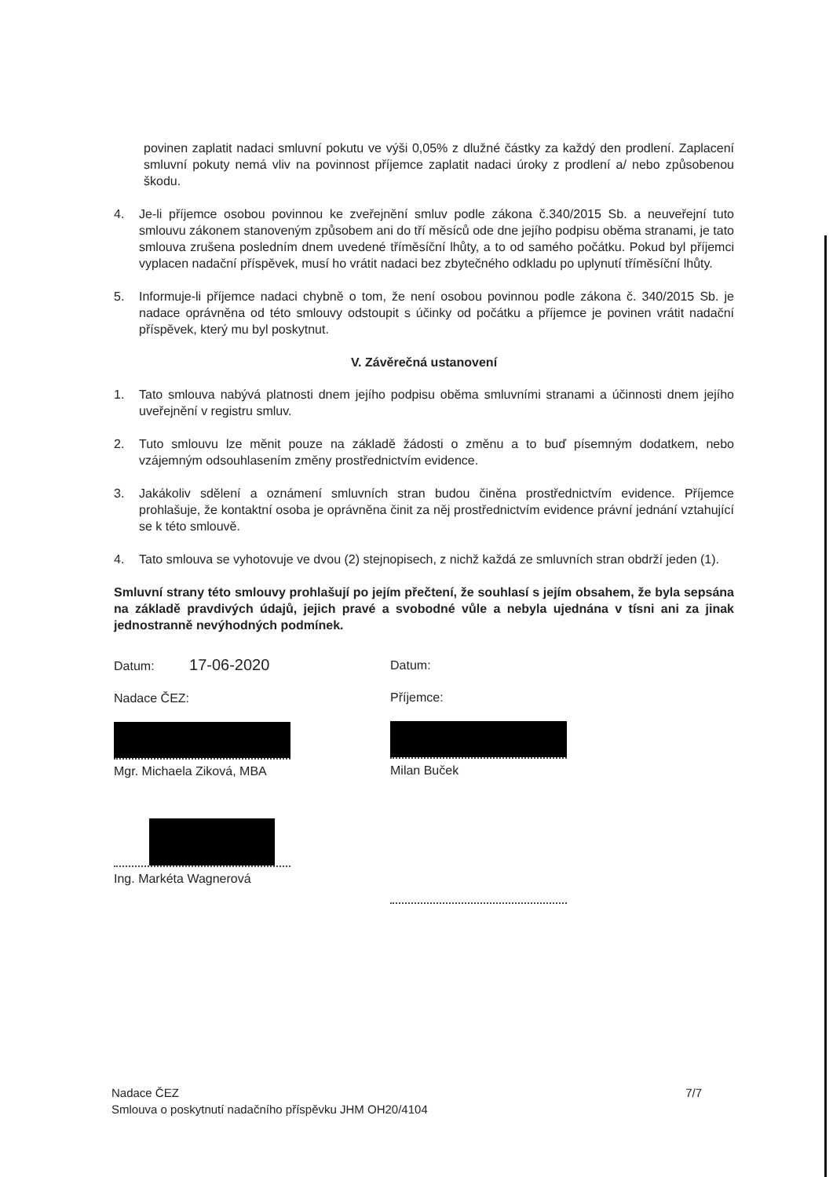povinen zaplatit nadaci smluvní pokutu ve výši 0,05% z dlužné částky za každý den prodlení. Zaplacení smluvní pokuty nemá vliv na povinnost příjemce zaplatit nadaci úroky z prodlení a/ nebo způsobenou škodu.
4. Je-li příjemce osobou povinnou ke zveřejnění smluv podle zákona č.340/2015 Sb. a neuveřejní tuto smlouvu zákonem stanoveným způsobem ani do tří měsíců ode dne jejího podpisu oběma stranami, je tato smlouva zrušena posledním dnem uvedené tříměsíční lhůty, a to od samého počátku. Pokud byl příjemci vyplacen nadační příspěvek, musí ho vrátit nadaci bez zbytečného odkladu po uplynutí tříměsíční lhůty.
5. Informuje-li příjemce nadaci chybně o tom, že není osobou povinnou podle zákona č. 340/2015 Sb. je nadace oprávněna od této smlouvy odstoupit s účinky od počátku a příjemce je povinen vrátit nadační příspěvek, který mu byl poskytnut.
V. Závěrečná ustanovení
1. Tato smlouva nabývá platnosti dnem jejího podpisu oběma smluvními stranami a účinnosti dnem jejího uveřejnění v registru smluv.
2. Tuto smlouvu lze měnit pouze na základě žádosti o změnu a to buď písemným dodatkem, nebo vzájemným odsouhlasením změny prostřednictvím evidence.
3. Jakákoliv sdělení a oznámení smluvních stran budou činěna prostřednictvím evidence. Příjemce prohlašuje, že kontaktní osoba je oprávněna činit za něj prostřednictvím evidence právní jednání vztahující se k této smlouvě.
4. Tato smlouva se vyhotovuje ve dvou (2) stejnopisech, z nichž každá ze smluvních stran obdrží jeden (1).
Smluvní strany této smlouvy prohlašují po jejím přečtení, že souhlasí s jejím obsahem, že byla sepsána na základě pravdivých údajů, jejich pravé a svobodné vůle a nebyla ujednána v tísni ani za jinak jednostranně nevýhodných podmínek.
Datum: 17-06-2020
Nadace ČEZ:
Mgr. Michaela Ziková, MBA
Ing. Markéta Wagnerová
Datum:
Příjemce:
Milan Buček
Nadace ČEZ
Smlouva o poskytnutí nadačního příspěvku JHM OH20/4104
7/7